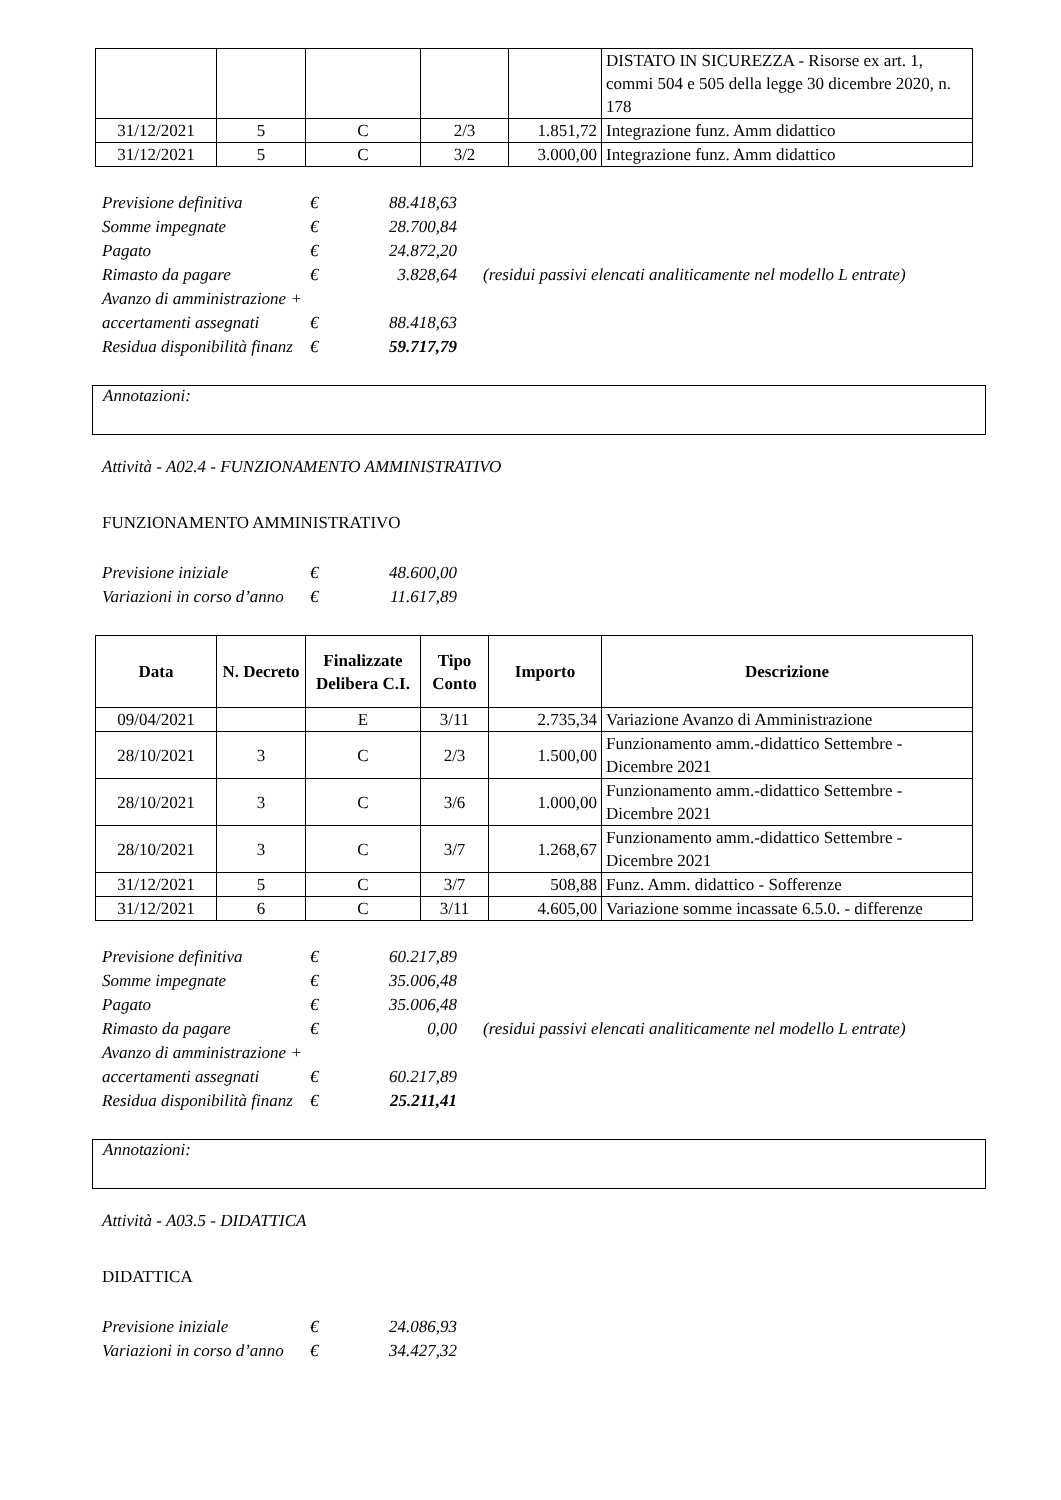| | | | | | DISTATO IN SICUREZZA - Risorse ex art. 1, commi 504 e 505 della legge 30 dicembre 2020, n. 178 |
| 31/12/2021 | 5 | C | 2/3 | 1.851,72 | Integrazione funz. Amm didattico |
| 31/12/2021 | 5 | C | 3/2 | 3.000,00 | Integrazione funz. Amm didattico |
| Previsione definitiva | € | 88.418,63 | |
| Somme impegnate | € | 28.700,84 | |
| Pagato | € | 24.872,20 | |
| Rimasto da pagare | € | 3.828,64 | (residui passivi elencati analiticamente nel modello L entrate) |
| Avanzo di amministrazione + | | | |
| accertamenti assegnati | € | 88.418,63 | |
| Residua disponibilità finanz | € | 59.717,79 | |
Annotazioni:
Attività - A02.4 - FUNZIONAMENTO AMMINISTRATIVO
FUNZIONAMENTO AMMINISTRATIVO
| Previsione iniziale | € | 48.600,00 |
| Variazioni in corso d’anno | € | 11.617,89 |
| Data | N. Decreto | Finalizzate Delibera C.I. | Tipo Conto | Importo | Descrizione |
| --- | --- | --- | --- | --- | --- |
| 09/04/2021 | | E | 3/11 | 2.735,34 | Variazione Avanzo di Amministrazione |
| 28/10/2021 | 3 | C | 2/3 | 1.500,00 | Funzionamento amm.-didattico Settembre - Dicembre 2021 |
| 28/10/2021 | 3 | C | 3/6 | 1.000,00 | Funzionamento amm.-didattico Settembre - Dicembre 2021 |
| 28/10/2021 | 3 | C | 3/7 | 1.268,67 | Funzionamento amm.-didattico Settembre - Dicembre 2021 |
| 31/12/2021 | 5 | C | 3/7 | 508,88 | Funz. Amm. didattico - Sofferenze |
| 31/12/2021 | 6 | C | 3/11 | 4.605,00 | Variazione somme incassate 6.5.0. - differenze |
| Previsione definitiva | € | 60.217,89 | |
| Somme impegnate | € | 35.006,48 | |
| Pagato | € | 35.006,48 | |
| Rimasto da pagare | € | 0,00 | (residui passivi elencati analiticamente nel modello L entrate) |
| Avanzo di amministrazione + | | | |
| accertamenti assegnati | € | 60.217,89 | |
| Residua disponibilità finanz | € | 25.211,41 | |
Annotazioni:
Attività - A03.5 - DIDATTICA
DIDATTICA
| Previsione iniziale | € | 24.086,93 |
| Variazioni in corso d’anno | € | 34.427,32 |